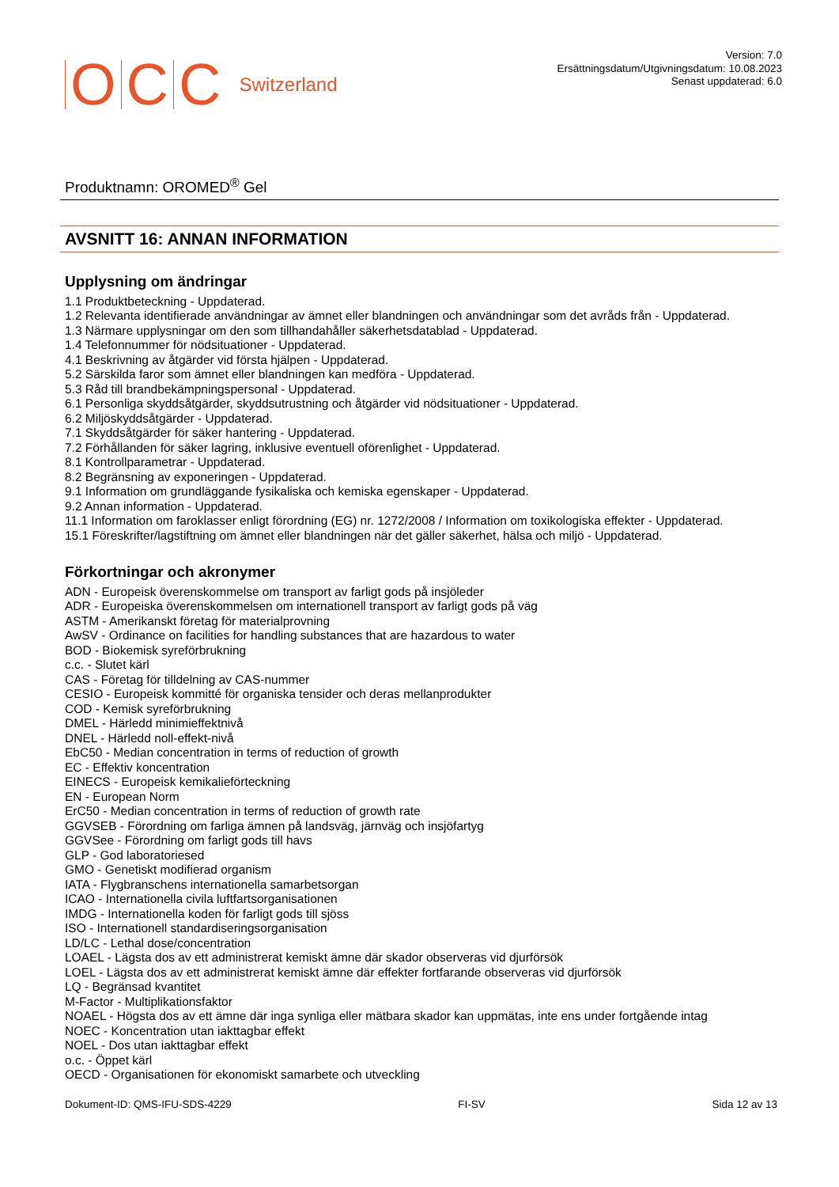OCC Switzerland
Version: 7.0
Ersättningsdatum/Utgivningsdatum: 10.08.2023
Senast uppdaterad: 6.0
Produktnamn: OROMED<sup>®</sup> Gel
AVSNITT 16: ANNAN INFORMATION
Upplysning om ändringar
1.1 Produktbeteckning - Uppdaterad.
1.2 Relevanta identifierade användningar av ämnet eller blandningen och användningar som det avråds från - Uppdaterad.
1.3 Närmare upplysningar om den som tillhandahåller säkerhetsdatablad - Uppdaterad.
1.4 Telefonnummer för nödsituationer - Uppdaterad.
4.1 Beskrivning av åtgärder vid första hjälpen - Uppdaterad.
5.2 Särskilda faror som ämnet eller blandningen kan medföra - Uppdaterad.
5.3 Råd till brandbekämpningspersonal - Uppdaterad.
6.1 Personliga skyddsåtgärder, skyddsutrustning och åtgärder vid nödsituationer - Uppdaterad.
6.2 Miljöskyddsåtgärder - Uppdaterad.
7.1 Skyddsåtgärder för säker hantering - Uppdaterad.
7.2 Förhållanden för säker lagring, inklusive eventuell oförenlighet - Uppdaterad.
8.1 Kontrollparametrar - Uppdaterad.
8.2 Begränsning av exponeringen - Uppdaterad.
9.1 Information om grundläggande fysikaliska och kemiska egenskaper - Uppdaterad.
9.2 Annan information - Uppdaterad.
11.1 Information om faroklasser enligt förordning (EG) nr. 1272/2008 / Information om toxikologiska effekter - Uppdaterad.
15.1 Föreskrifter/lagstiftning om ämnet eller blandningen när det gäller säkerhet, hälsa och miljö - Uppdaterad.
Förkortningar och akronymer
ADN - Europeisk överenskommelse om transport av farligt gods på insjöleder
ADR - Europeiska överenskommelsen om internationell transport av farligt gods på väg
ASTM - Amerikanskt företag för materialprovning
AwSV - Ordinance on facilities for handling substances that are hazardous to water
BOD - Biokemisk syreförbrukning
c.c. - Slutet kärl
CAS - Företag för tilldelning av CAS-nummer
CESIO - Europeisk kommitté för organiska tensider och deras mellanprodukter
COD - Kemisk syreförbrukning
DMEL - Härledd minimieffektnivå
DNEL - Härledd noll-effekt-nivå
EbC50 - Median concentration in terms of reduction of growth
EC - Effektiv koncentration
EINECS - Europeisk kemikalieförteckning
EN - European Norm
ErC50 - Median concentration in terms of reduction of growth rate
GGVSEB - Förordning om farliga ämnen på landsväg, järnväg och insjöfartyg
GGVSee - Förordning om farligt gods till havs
GLP - God laboratoriesed
GMO - Genetiskt modifierad organism
IATA - Flygbranschens internationella samarbetsorgan
ICAO - Internationella civila luftfartsorganisationen
IMDG - Internationella koden för farligt gods till sjöss
ISO - Internationell standardiseringsorganisation
LD/LC - Lethal dose/concentration
LOAEL - Lägsta dos av ett administrerat kemiskt ämne där skador observeras vid djurförsök
LOEL - Lägsta dos av ett administrerat kemiskt ämne där effekter fortfarande observeras vid djurförsök
LQ - Begränsad kvantitet
M-Factor - Multiplikationsfaktor
NOAEL - Högsta dos av ett ämne där inga synliga eller mätbara skador kan uppmätas, inte ens under fortgående intag
NOEC - Koncentration utan iakttagbar effekt
NOEL - Dos utan iakttagbar effekt
o.c. - Öppet kärl
OECD - Organisationen för ekonomiskt samarbete och utveckling
Dokument-ID: QMS-IFU-SDS-4229 FI-SV Sida 12 av 13